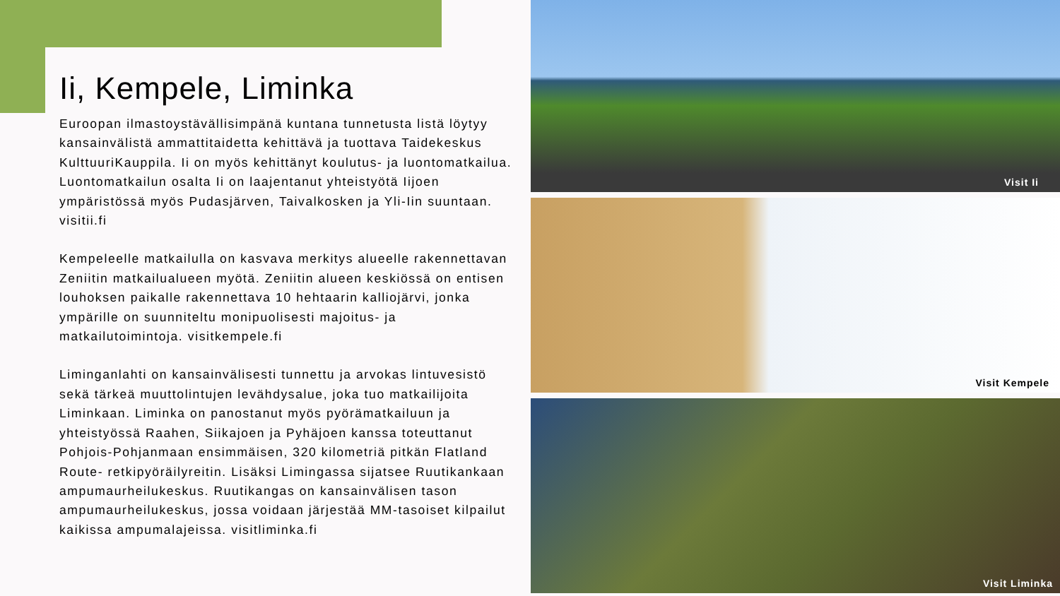Ii, Kempele, Liminka
Euroopan ilmastoystävällisimpänä kuntana tunnetusta listä löytyy kansainvälistä ammattitaidetta kehittävä ja tuottava Taidekeskus KulttuuriKauppila. Ii on myös kehittänyt koulutus- ja luontomatkailua. Luontomatkailun osalta Ii on laajentanut yhteistyötä Iijoen ympäristössä myös Pudasjärven, Taivalkosken ja Yli-Iin suuntaan. visitii.fi
Kempeleelle matkailulla on kasvava merkitys alueelle rakennettavan Zeniitin matkailualueen myötä. Zeniitin alueen keskiössä on entisen louhoksen paikalle rakennettava 10 hehtaarin kalliojärvi, jonka ympärille on suunniteltu monipuolisesti majoitus- ja matkailutoimintoja. visitkempele.fi
Liminganlahti on kansainvälisesti tunnettu ja arvokas lintuvesistö sekä tärkeä muuttolintujen levähdysalue, joka tuo matkailijoita Liminkaan. Liminka on panostanut myös pyörämatkailuun ja yhteistyössä Raahen, Siikajoen ja Pyhäjoen kanssa toteuttanut Pohjois-Pohjanmaan ensimmäisen, 320 kilometriä pitkän Flatland Route- retkipyöräilyreitin. Lisäksi Limingassa sijatsee Ruutikankaan ampumaurheilukeskus. Ruutikangas on kansainvälisen tason ampumaurheilukeskus, jossa voidaan järjestää MM-tasoiset kilpailut kaikissa ampumalajeissa. visitliminka.fi
Visit Ii
Visit Kempele
Visit Liminka